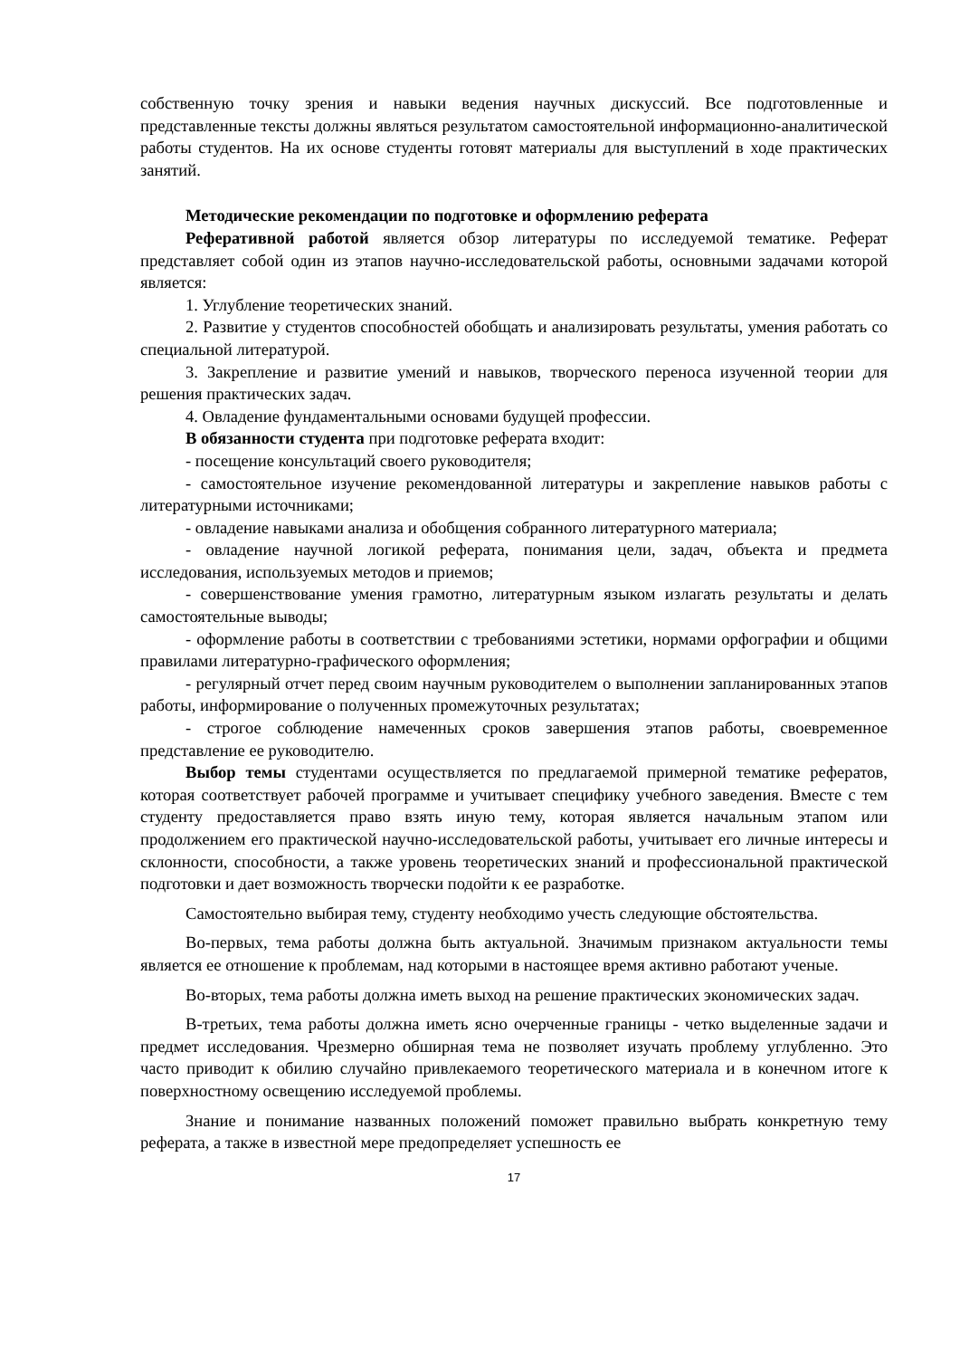собственную точку зрения и навыки ведения научных дискуссий. Все подготовленные и представленные тексты должны являться результатом самостоятельной информационно-аналитической работы студентов. На их основе студенты готовят материалы для выступлений в ходе практических занятий.
Методические рекомендации по подготовке и оформлению реферата
Реферативной работой является обзор литературы по исследуемой тематике. Реферат представляет собой один из этапов научно-исследовательской работы, основными задачами которой является:
1. Углубление теоретических знаний.
2. Развитие у студентов способностей обобщать и анализировать результаты, умения работать со специальной литературой.
3. Закрепление и развитие умений и навыков, творческого переноса изученной теории для решения практических задач.
4. Овладение фундаментальными основами будущей профессии.
В обязанности студента при подготовке реферата входит:
- посещение консультаций своего руководителя;
- самостоятельное изучение рекомендованной литературы и закрепление навыков работы с литературными источниками;
- овладение навыками анализа и обобщения собранного литературного материала;
- овладение научной логикой реферата, понимания цели, задач, объекта и предмета исследования, используемых методов и приемов;
- совершенствование умения грамотно, литературным языком излагать результаты и делать самостоятельные выводы;
- оформление работы в соответствии с требованиями эстетики, нормами орфографии и общими правилами литературно-графического оформления;
- регулярный отчет перед своим научным руководителем о выполнении запланированных этапов работы, информирование о полученных промежуточных результатах;
- строгое соблюдение намеченных сроков завершения этапов работы, своевременное представление ее руководителю.
Выбор темы студентами осуществляется по предлагаемой примерной тематике рефератов, которая соответствует рабочей программе и учитывает специфику учебного заведения. Вместе с тем студенту предоставляется право взять иную тему, которая является начальным этапом или продолжением его практической научно-исследовательской работы, учитывает его личные интересы и склонности, способности, а также уровень теоретических знаний и профессиональной практической подготовки и дает возможность творчески подойти к ее разработке.
Самостоятельно выбирая тему, студенту необходимо учесть следующие обстоятельства.
Во-первых, тема работы должна быть актуальной. Значимым признаком актуальности темы является ее отношение к проблемам, над которыми в настоящее время активно работают ученые.
Во-вторых, тема работы должна иметь выход на решение практических экономических задач.
В-третьих, тема работы должна иметь ясно очерченные границы - четко выделенные задачи и предмет исследования. Чрезмерно обширная тема не позволяет изучать проблему углубленно. Это часто приводит к обилию случайно привлекаемого теоретического материала и в конечном итоге к поверхностному освещению исследуемой проблемы.
Знание и понимание названных положений поможет правильно выбрать конкретную тему реферата, а также в известной мере предопределяет успешность ее
17